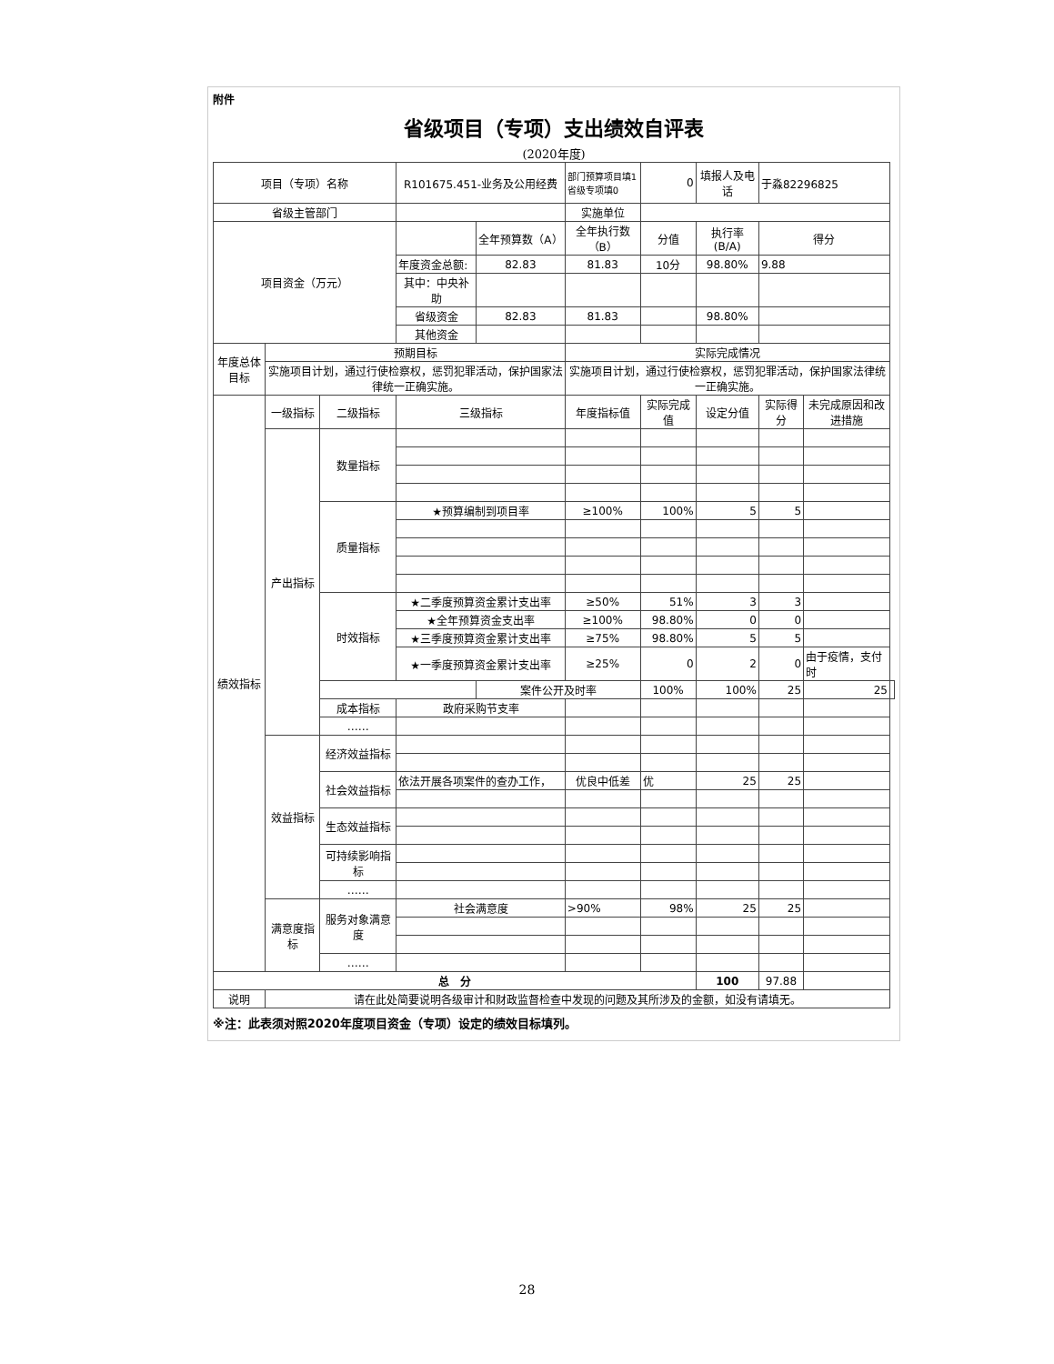附件
省级项目（专项）支出绩效自评表
(2020年度)
| 项目（专项）名称 | | | R101675.451-业务及公用经费 | | 部门预算项目填1 省级专项填0 | 0 | 填报人及电话 | 于淼82296825 | | |
| 省级主管部门 | | | | | 实施单位 | | | | | |
| 项目资金（万元） | | | | 全年预算数（A） | 全年执行数（B） | 分值 | 执行率(B/A) | 得分 | | |
| | | | 年度资金总额: | 82.83 | 81.83 | 10分 | 98.80% | 9.88 | | |
| | | | 其中：中央补助 | | | | | | | |
| | | | 省级资金 | 82.83 | 81.83 | | 98.80% | | | |
| | | | 其他资金 | | | | | | | |
| 年度总体目标 | 预期目标 | | | | 实际完成情况 | | | | | |
| | 实施项目计划，通过行使检察权，惩罚犯罪活动，保护国家法律统一正确实施。 | | | | 实施项目计划，通过行使检察权，惩罚犯罪活动，保护国家法律统一正确实施。 | | | | | |
| 绩效指标 | 一级指标 | 二级指标 | 三级指标 | | 年度指标值 | 实际完成值 | 设定分值 | 实际得分 | 未完成原因和改进措施 | |
| | 产出指标 | 数量指标 | | | | | | | | |
| | | 质量指标 | ★预算编制到项目率 | | ≥100% | 100% | 5 | 5 | | |
| | | 时效指标 | ★二季度预算资金累计支出率 | | ≥50% | 51% | 3 | 3 | | |
| | | | ★全年预算资金支出率 | | ≥100% | 98.80% | 0 | 0 | | |
| | | | ★三季度预算资金累计支出率 | | ≥75% | 98.80% | 5 | 5 | | |
| | | | ★一季度预算资金累计支出率 | | ≥25% | 0 | 2 | 0 | 由于疫情，支付时 | |
| | | | | 案件公开及时率 | | 100% | 100% | 25 | 25 | |
| | | 成本指标 | 政府采购节支率 | | | | | | | |
| | | …… | | | | | | | | |
| | 效益指标 | 经济效益指标 | | | | | | | | |
| | | 社会效益指标 | 依法开展各项案件的查办工作， | | 优良中低差 | 优 | 25 | 25 | | |
| | | 生态效益指标 | | | | | | | | |
| | | 可持续影响指标 | | | | | | | | |
| | | …… | | | | | | | | |
| | 满意度指标 | 服务对象满意度 | 社会满意度 | | >90% | 98% | 25 | 25 | | |
| | | …… | | | | | | | | |
| 总 分 | | | | | | | 100 | 97.88 | | |
| 说明 | 请在此处简要说明各级审计和财政监督检查中发现的问题及其所涉及的金额，如没有请填无。 | | | | | | | | | |
※注：此表须对照2020年度项目资金（专项）设定的绩效目标填列。
28